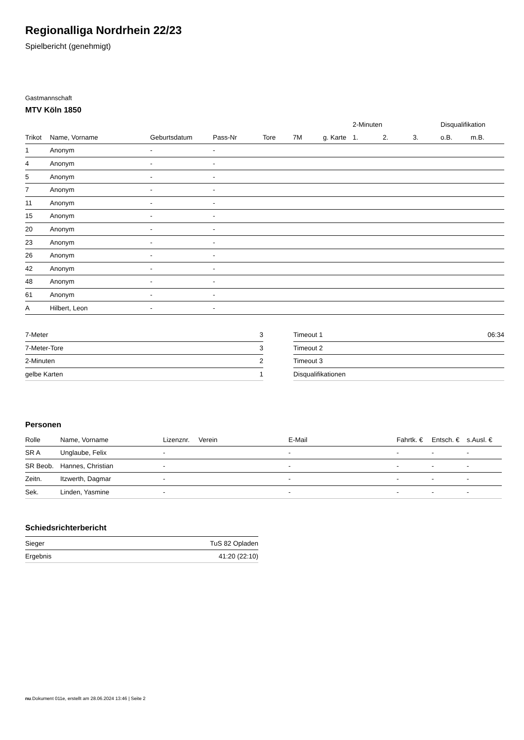Regionalliga Nordrhein 22/23
Spielbericht (genehmigt)
Gastmannschaft
MTV Köln 1850
| | | | | | | | 2-Minuten | | | Disqualifikation | |
| --- | --- | --- | --- | --- | --- | --- | --- | --- | --- | --- | --- |
| Trikot | Name, Vorname | Geburtsdatum | Pass-Nr | Tore | 7M | g. Karte | 1. | 2. | 3. | o.B. | m.B. |
| 1 | Anonym | - | - | | | | | | | | |
| 4 | Anonym | - | - | | | | | | | | |
| 5 | Anonym | - | - | | | | | | | | |
| 7 | Anonym | - | - | | | | | | | | |
| 11 | Anonym | - | - | | | | | | | | |
| 15 | Anonym | - | - | | | | | | | | |
| 20 | Anonym | - | - | | | | | | | | |
| 23 | Anonym | - | - | | | | | | | | |
| 26 | Anonym | - | - | | | | | | | | |
| 42 | Anonym | - | - | | | | | | | | |
| 48 | Anonym | - | - | | | | | | | | |
| 61 | Anonym | - | - | | | | | | | | |
| A | Hilbert, Leon | - | - | | | | | | | | |
| 7-Meter | 3 |
| 7-Meter-Tore | 3 |
| 2-Minuten | 2 |
| gelbe Karten | 1 |
| Timeout 1 | 06:34 |
| Timeout 2 | |
| Timeout 3 | |
| Disqualifikationen | |
Personen
| Rolle | Name, Vorname | Lizenznr. | Verein | E-Mail | Fahrtk. € | Entsch. € | s.Ausl. € |
| --- | --- | --- | --- | --- | --- | --- | --- |
| SR A | Unglaube, Felix | - | | - | - | - | - |
| SR Beob. | Hannes, Christian | - | | - | - | - | - |
| Zeitn. | Itzwerth, Dagmar | - | | - | - | - | - |
| Sek. | Linden, Yasmine | - | | - | - | - | - |
Schiedsrichterbericht
| Sieger | TuS 82 Opladen |
| Ergebnis | 41:20 (22:10) |
nu.Dokument 011e, erstellt am 28.06.2024 13:46 | Seite 2